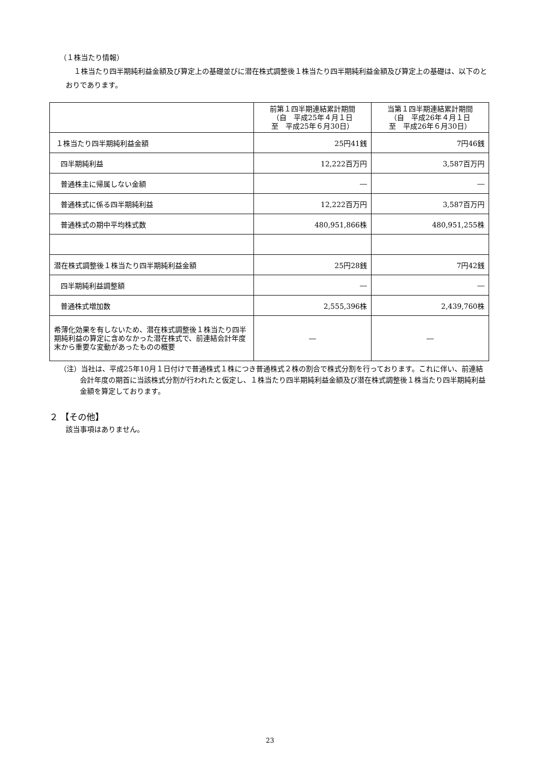（１株当たり情報）
１株当たり四半期純利益金額及び算定上の基礎並びに潜在株式調整後１株当たり四半期純利益金額及び算定上の基礎は、以下のとおりであります。
| | 前第１四半期連結累計期間 （自 平成25年４月１日 至 平成25年６月30日） | 当第１四半期連結累計期間 （自 平成26年４月１日 至 平成26年６月30日） |
| --- | --- | --- |
| １株当たり四半期純利益金額 | 25円41銭 | 7円46銭 |
| 四半期純利益 | 12,222百万円 | 3,587百万円 |
| 普通株主に帰属しない金額 | ― | ― |
| 普通株式に係る四半期純利益 | 12,222百万円 | 3,587百万円 |
| 普通株式の期中平均株式数 | 480,951,866株 | 480,951,255株 |
| 潜在株式調整後１株当たり四半期純利益金額 | 25円28銭 | 7円42銭 |
| 四半期純利益調整額 | ― | ― |
| 普通株式増加数 | 2,555,396株 | 2,439,760株 |
| 希薄化効果を有しないため、潜在株式調整後１株当たり四半期純利益の算定に含めなかった潜在株式で、前連結会計年度末から重要な変動があったものの概要 | ― | ― |
（注）当社は、平成25年10月１日付けで普通株式１株につき普通株式２株の割合で株式分割を行っております。これに伴い、前連結会計年度の期首に当該株式分割が行われたと仮定し、１株当たり四半期純利益金額及び潜在株式調整後１株当たり四半期純利益金額を算定しております。
２ 【その他】
該当事項はありません。
23